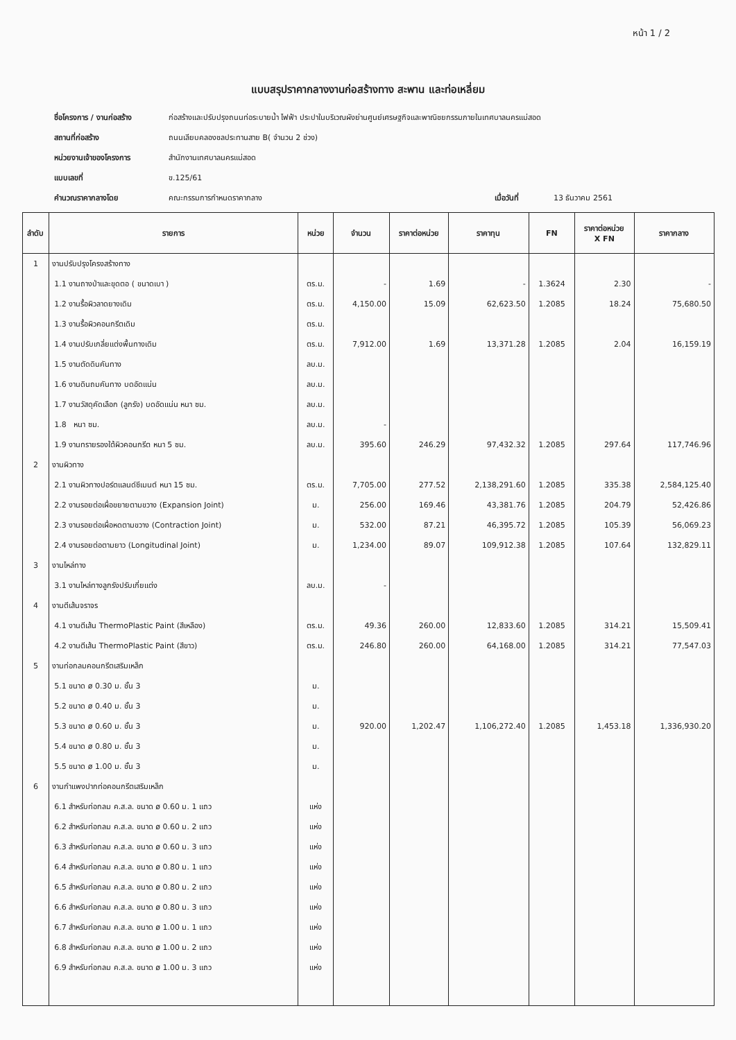หน้า 1 / 2
แบบสรุปราคากลางงานก่อสร้างทาง สะพาน และท่อเหลี่ยม
ชื่อโครงการ / งานก่อสร้าง ก่อสร้างและปรับปรุงถนนท่อระบายน้ำ ไฟฟ้า ประปาในบริเวณผังย่านศูนย์เศรษฐกิจและพาณิชยกรรมภายในเทศบาลนครแม่สอด
สถานที่ก่อสร้าง ถนนเลียบคลองชลประทานสาย B( จำนวน 2 ช่วง)
หน่วยงานเจ้าของโครงการ สำนักงานเทศบาลนครแม่สอด
แบบเลขที่ ข.125/61
คำนวณราคากลางโดย คณะกรรมการกำหนดราคากลาง เมื่อวันที่ 13 ธันวาคม 2561
| ลำดับ | รายการ | หน่วย | จำนวน | ราคาต่อหน่วย | ราคาทุน | FN | ราคาต่อหน่วย X FN | ราคากลาง |
| --- | --- | --- | --- | --- | --- | --- | --- | --- |
| 1 | งานปรับปรุงโครงสร้างทาง | | | | | | | |
| | 1.1 งานถางป่าและขุดตอ ( ขนาดเบา ) | ตร.ม. | - | 1.69 | - | 1.3624 | 2.30 | - |
| | 1.2 งานรื้อผิวลาดยางเดิม | ตร.ม. | 4,150.00 | 15.09 | 62,623.50 | 1.2085 | 18.24 | 75,680.50 |
| | 1.3 งานรื้อผิวคอนกรีตเดิม | ตร.ม. | | | | | | |
| | 1.4 งานปรับเกลี่ยแต่งพื้นทางเดิม | ตร.ม. | 7,912.00 | 1.69 | 13,371.28 | 1.2085 | 2.04 | 16,159.19 |
| | 1.5 งานตัดดินคันทาง | ลบ.ม. | | | | | | |
| | 1.6 งานดินถมคันทาง บดอัดแน่น | ลบ.ม. | | | | | | |
| | 1.7 งานวัสดุคัดเลือก (ลูกรัง) บดอัดแน่น หนา ซม. | ลบ.ม. | | | | | | |
| | 1.8 หนา ซม. | ลบ.ม. | - | | | | | |
| | 1.9 งานทรายรองใต้ผิวคอนกรีต หนา 5 ซม. | ลบ.ม. | 395.60 | 246.29 | 97,432.32 | 1.2085 | 297.64 | 117,746.96 |
| 2 | งานผิวทาง | | | | | | | |
| | 2.1 งานผิวทางปอร์ตแลนด์ซีเมนต์ หนา 15 ซม. | ตร.ม. | 7,705.00 | 277.52 | 2,138,291.60 | 1.2085 | 335.38 | 2,584,125.40 |
| | 2.2 งานรอยต่อเผื่อขยายตามขวาง (Expansion Joint) | ม. | 256.00 | 169.46 | 43,381.76 | 1.2085 | 204.79 | 52,426.86 |
| | 2.3 งานรอยต่อเผื่อหดตามขวาง (Contraction Joint) | ม. | 532.00 | 87.21 | 46,395.72 | 1.2085 | 105.39 | 56,069.23 |
| | 2.4 งานรอยต่อตามยาว (Longitudinal Joint) | ม. | 1,234.00 | 89.07 | 109,912.38 | 1.2085 | 107.64 | 132,829.11 |
| 3 | งานไหล่ทาง | | | | | | | |
| | 3.1 งานไหล่ทางลูกรังปรับเกี่ยแต่ง | ลบ.ม. | - | | | | | |
| 4 | งานตีเส้นจราจร | | | | | | | |
| | 4.1 งานตีเส้น ThermoPlastic Paint (สีเหลือง) | ตร.ม. | 49.36 | 260.00 | 12,833.60 | 1.2085 | 314.21 | 15,509.41 |
| | 4.2 งานตีเส้น ThermoPlastic Paint (สีขาว) | ตร.ม. | 246.80 | 260.00 | 64,168.00 | 1.2085 | 314.21 | 77,547.03 |
| 5 | งานท่อกลมคอนกรีตเสริมเหล็ก | | | | | | | |
| | 5.1 ขนาด ø 0.30 ม. ชั้น 3 | ม. | | | | | | |
| | 5.2 ขนาด ø 0.40 ม. ชั้น 3 | ม. | | | | | | |
| | 5.3 ขนาด ø 0.60 ม. ชั้น 3 | ม. | 920.00 | 1,202.47 | 1,106,272.40 | 1.2085 | 1,453.18 | 1,336,930.20 |
| | 5.4 ขนาด ø 0.80 ม. ชั้น 3 | ม. | | | | | | |
| | 5.5 ขนาด ø 1.00 ม. ชั้น 3 | ม. | | | | | | |
| 6 | งานกำแพงปากท่อคอนกรีตเสริมเหล็ก | | | | | | | |
| | 6.1 สำหรับท่อกลม ค.ส.ล. ขนาด ø 0.60 ม. 1 แถว | แห่ง | | | | | | |
| | 6.2 สำหรับท่อกลม ค.ส.ล. ขนาด ø 0.60 ม. 2 แถว | แห่ง | | | | | | |
| | 6.3 สำหรับท่อกลม ค.ส.ล. ขนาด ø 0.60 ม. 3 แถว | แห่ง | | | | | | |
| | 6.4 สำหรับท่อกลม ค.ส.ล. ขนาด ø 0.80 ม. 1 แถว | แห่ง | | | | | | |
| | 6.5 สำหรับท่อกลม ค.ส.ล. ขนาด ø 0.80 ม. 2 แถว | แห่ง | | | | | | |
| | 6.6 สำหรับท่อกลม ค.ส.ล. ขนาด ø 0.80 ม. 3 แถว | แห่ง | | | | | | |
| | 6.7 สำหรับท่อกลม ค.ส.ล. ขนาด ø 1.00 ม. 1 แถว | แห่ง | | | | | | |
| | 6.8 สำหรับท่อกลม ค.ส.ล. ขนาด ø 1.00 ม. 2 แถว | แห่ง | | | | | | |
| | 6.9 สำหรับท่อกลม ค.ส.ล. ขนาด ø 1.00 ม. 3 แถว | แห่ง | | | | | | |